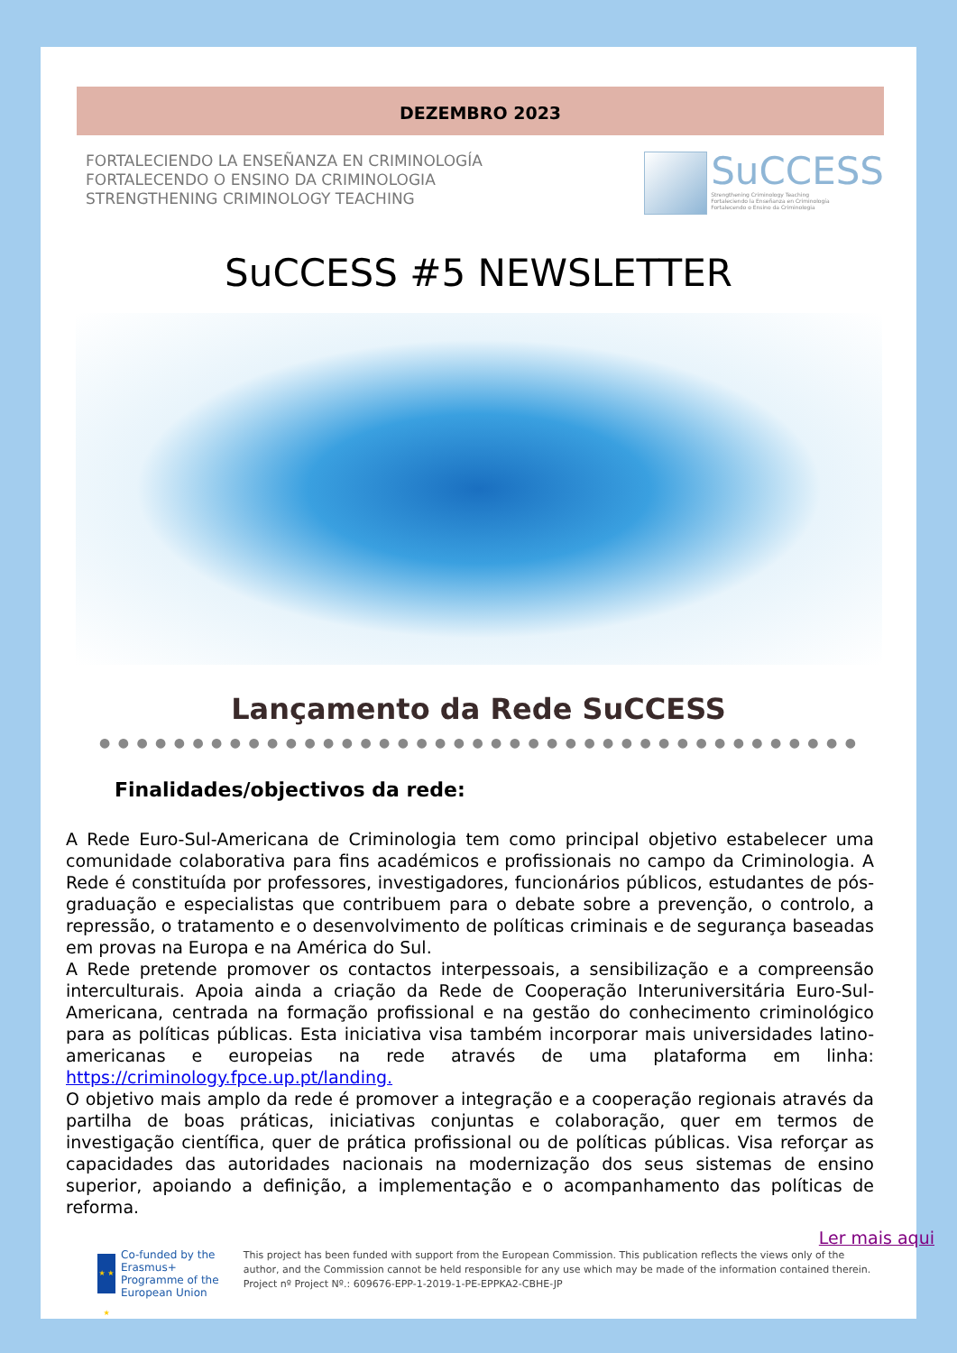DEZEMBRO 2023
FORTALECIENDO LA ENSEÑANZA EN CRIMINOLOGÍA
FORTALECENDO O ENSINO DA CRIMINOLOGIA
STRENGTHENING CRIMINOLOGY TEACHING
SuCCESS
Strengthening Criminology Teaching
Fortaleciendo la Enseñanza en Criminología
Fortalecendo o Ensino da Criminologia
SuCCESS #5 NEWSLETTER
Lançamento da Rede SuCCESS
● ● ● ● ● ● ● ● ● ● ● ● ● ● ● ● ● ● ● ● ● ● ● ● ● ● ● ● ● ● ● ● ● ● ● ● ● ● ● ● ●
Finalidades/objectivos da rede:
A Rede Euro-Sul-Americana de Criminologia tem como principal objetivo estabelecer uma comunidade colaborativa para fins académicos e profissionais no campo da Criminologia. A Rede é constituída por professores, investigadores, funcionários públicos, estudantes de pós-graduação e especialistas que contribuem para o debate sobre a prevenção, o controlo, a repressão, o tratamento e o desenvolvimento de políticas criminais e de segurança baseadas em provas na Europa e na América do Sul.
A Rede pretende promover os contactos interpessoais, a sensibilização e a compreensão interculturais. Apoia ainda a criação da Rede de Cooperação Interuniversitária Euro-Sul-Americana, centrada na formação profissional e na gestão do conhecimento criminológico para as políticas públicas. Esta iniciativa visa também incorporar mais universidades latino-americanas e europeias na rede através de uma plataforma em linha: https://criminology.fpce.up.pt/landing.
O objetivo mais amplo da rede é promover a integração e a cooperação regionais através da partilha de boas práticas, iniciativas conjuntas e colaboração, quer em termos de investigação científica, quer de prática profissional ou de políticas públicas. Visa reforçar as capacidades das autoridades nacionais na modernização dos seus sistemas de ensino superior, apoiando a definição, a implementação e o acompanhamento das políticas de reforma.
Ler mais aqui
★ ★ ★
Co-funded by the Erasmus+ Programme of the European Union
This project has been funded with support from the European Commission. This publication reflects the views only of the author, and the Commission cannot be held responsible for any use which may be made of the information contained therein. Project nº Project Nº.: 609676-EPP-1-2019-1-PE-EPPKA2-CBHE-JP